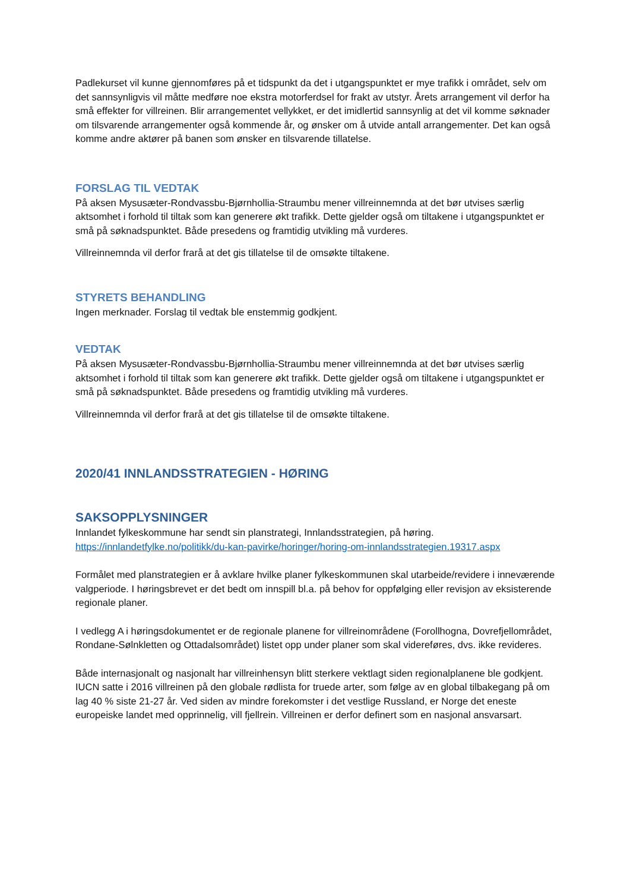Padlekurset vil kunne gjennomføres på et tidspunkt da det i utgangspunktet er mye trafikk i området, selv om det sannsynligvis vil måtte medføre noe ekstra motorferdsel for frakt av utstyr. Årets arrangement vil derfor ha små effekter for villreinen. Blir arrangementet vellykket, er det imidlertid sannsynlig at det vil komme søknader om tilsvarende arrangementer også kommende år, og ønsker om å utvide antall arrangementer. Det kan også komme andre aktører på banen som ønsker en tilsvarende tillatelse.
FORSLAG TIL VEDTAK
På aksen Mysusæter-Rondvassbu-Bjørnhollia-Straumbu mener villreinnemnda at det bør utvises særlig aktsomhet i forhold til tiltak som kan generere økt trafikk. Dette gjelder også om tiltakene i utgangspunktet er små på søknadspunktet. Både presedens og framtidig utvikling må vurderes.
Villreinnemnda vil derfor frarå at det gis tillatelse til de omsøkte tiltakene.
STYRETS BEHANDLING
Ingen merknader. Forslag til vedtak ble enstemmig godkjent.
VEDTAK
På aksen Mysusæter-Rondvassbu-Bjørnhollia-Straumbu mener villreinnemnda at det bør utvises særlig aktsomhet i forhold til tiltak som kan generere økt trafikk. Dette gjelder også om tiltakene i utgangspunktet er små på søknadspunktet. Både presedens og framtidig utvikling må vurderes.
Villreinnemnda vil derfor frarå at det gis tillatelse til de omsøkte tiltakene.
2020/41 INNLANDSSTRATEGIEN - HØRING
SAKSOPPLYSNINGER
Innlandet fylkeskommune har sendt sin planstrategi, Innlandsstrategien, på høring.
https://innlandetfylke.no/politikk/du-kan-pavirke/horinger/horing-om-innlandsstrategien.19317.aspx
Formålet med planstrategien er å avklare hvilke planer fylkeskommunen skal utarbeide/revidere i inneværende valgperiode. I høringsbrevet er det bedt om innspill bl.a. på behov for oppfølging eller revisjon av eksisterende regionale planer.
I vedlegg A i høringsdokumentet er de regionale planene for villreinområdene (Forollhogna, Dovrefjellområdet, Rondane-Sølnkletten og Ottadalsområdet) listet opp under planer som skal videreføres, dvs. ikke revideres.
Både internasjonalt og nasjonalt har villreinhensyn blitt sterkere vektlagt siden regionalplanene ble godkjent. IUCN satte i 2016 villreinen på den globale rødlista for truede arter, som følge av en global tilbakegang på om lag 40 % siste 21-27 år. Ved siden av mindre forekomster i det vestlige Russland, er Norge det eneste europeiske landet med opprinnelig, vill fjellrein. Villreinen er derfor definert som en nasjonal ansvarsart.